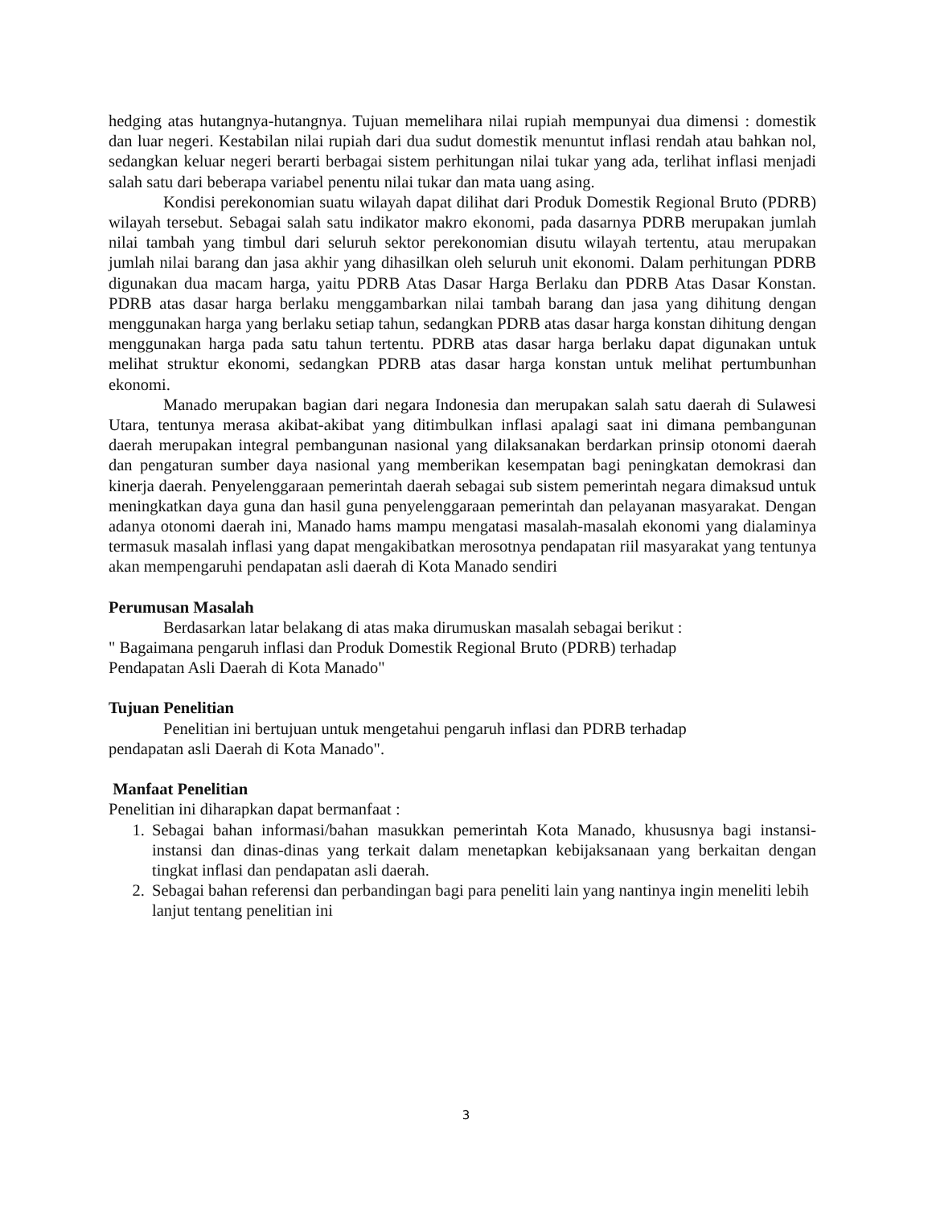hedging atas hutangnya-hutangnya. Tujuan memelihara nilai rupiah mempunyai dua dimensi : domestik dan luar negeri. Kestabilan nilai rupiah dari dua sudut domestik menuntut inflasi rendah atau bahkan nol, sedangkan keluar negeri berarti berbagai sistem perhitungan nilai tukar yang ada, terlihat inflasi menjadi salah satu dari beberapa variabel penentu nilai tukar dan mata uang asing.
Kondisi perekonomian suatu wilayah dapat dilihat dari Produk Domestik Regional Bruto (PDRB) wilayah tersebut. Sebagai salah satu indikator makro ekonomi, pada dasarnya PDRB merupakan jumlah nilai tambah yang timbul dari seluruh sektor perekonomian disutu wilayah tertentu, atau merupakan jumlah nilai barang dan jasa akhir yang dihasilkan oleh seluruh unit ekonomi. Dalam perhitungan PDRB digunakan dua macam harga, yaitu PDRB Atas Dasar Harga Berlaku dan PDRB Atas Dasar Konstan. PDRB atas dasar harga berlaku menggambarkan nilai tambah barang dan jasa yang dihitung dengan menggunakan harga yang berlaku setiap tahun, sedangkan PDRB atas dasar harga konstan dihitung dengan menggunakan harga pada satu tahun tertentu. PDRB atas dasar harga berlaku dapat digunakan untuk melihat struktur ekonomi, sedangkan PDRB atas dasar harga konstan untuk melihat pertumbunhan ekonomi.
Manado merupakan bagian dari negara Indonesia dan merupakan salah satu daerah di Sulawesi Utara, tentunya merasa akibat-akibat yang ditimbulkan inflasi apalagi saat ini dimana pembangunan daerah merupakan integral pembangunan nasional yang dilaksanakan berdarkan prinsip otonomi daerah dan pengaturan sumber daya nasional yang memberikan kesempatan bagi peningkatan demokrasi dan kinerja daerah. Penyelenggaraan pemerintah daerah sebagai sub sistem pemerintah negara dimaksud untuk meningkatkan daya guna dan hasil guna penyelenggaraan pemerintah dan pelayanan masyarakat. Dengan adanya otonomi daerah ini, Manado hams mampu mengatasi masalah-masalah ekonomi yang dialaminya termasuk masalah inflasi yang dapat mengakibatkan merosotnya pendapatan riil masyarakat yang tentunya akan mempengaruhi pendapatan asli daerah di Kota Manado sendiri
Perumusan Masalah
Berdasarkan latar belakang di atas maka dirumuskan masalah sebagai berikut :
" Bagaimana pengaruh inflasi dan Produk Domestik Regional Bruto (PDRB) terhadap
Pendapatan Asli Daerah di Kota Manado"
Tujuan Penelitian
Penelitian ini bertujuan untuk mengetahui pengaruh inflasi dan PDRB terhadap
pendapatan asli Daerah di Kota Manado".
Manfaat Penelitian
Penelitian ini diharapkan dapat bermanfaat :
1. Sebagai bahan informasi/bahan masukkan pemerintah Kota Manado, khususnya bagi instansi-instansi dan dinas-dinas yang terkait dalam menetapkan kebijaksanaan yang berkaitan dengan tingkat inflasi dan pendapatan asli daerah.
2. Sebagai bahan referensi dan perbandingan bagi para peneliti lain yang nantinya ingin meneliti lebih lanjut tentang penelitian ini
3